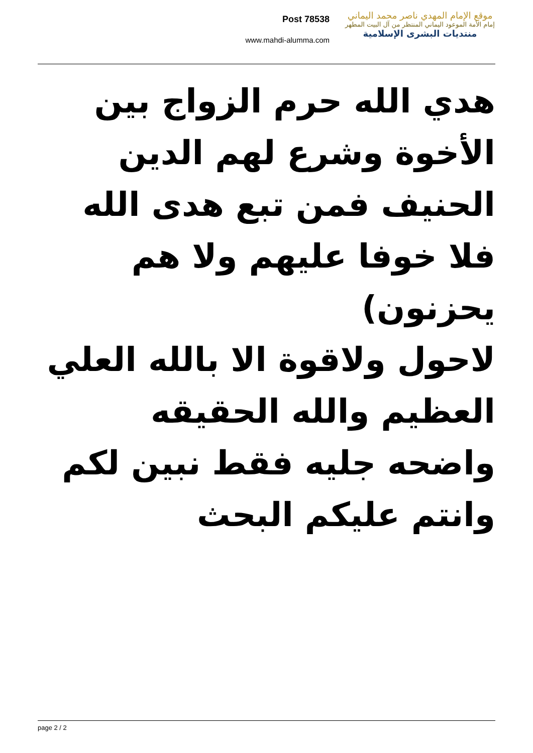Post 78538
www.mahdi-alumma.com
موقع الإمام المهدي ناصر محمد اليماني
إمام الأمة الموعود اليماني المنتظر من آل البيت المطهر
منتديات البشرى الإسلامية
هدي الله حرم الزواج بين الأخوة وشرع لهم الدين الحنيف فمن تبع هدى الله فلا خوفا عليهم ولا هم يحزنون)
لاحول ولاقوة الا بالله العلي العظيم والله الحقيقه واضحه جليه فقط نبين لكم وانتم عليكم البحث
page 2 / 2